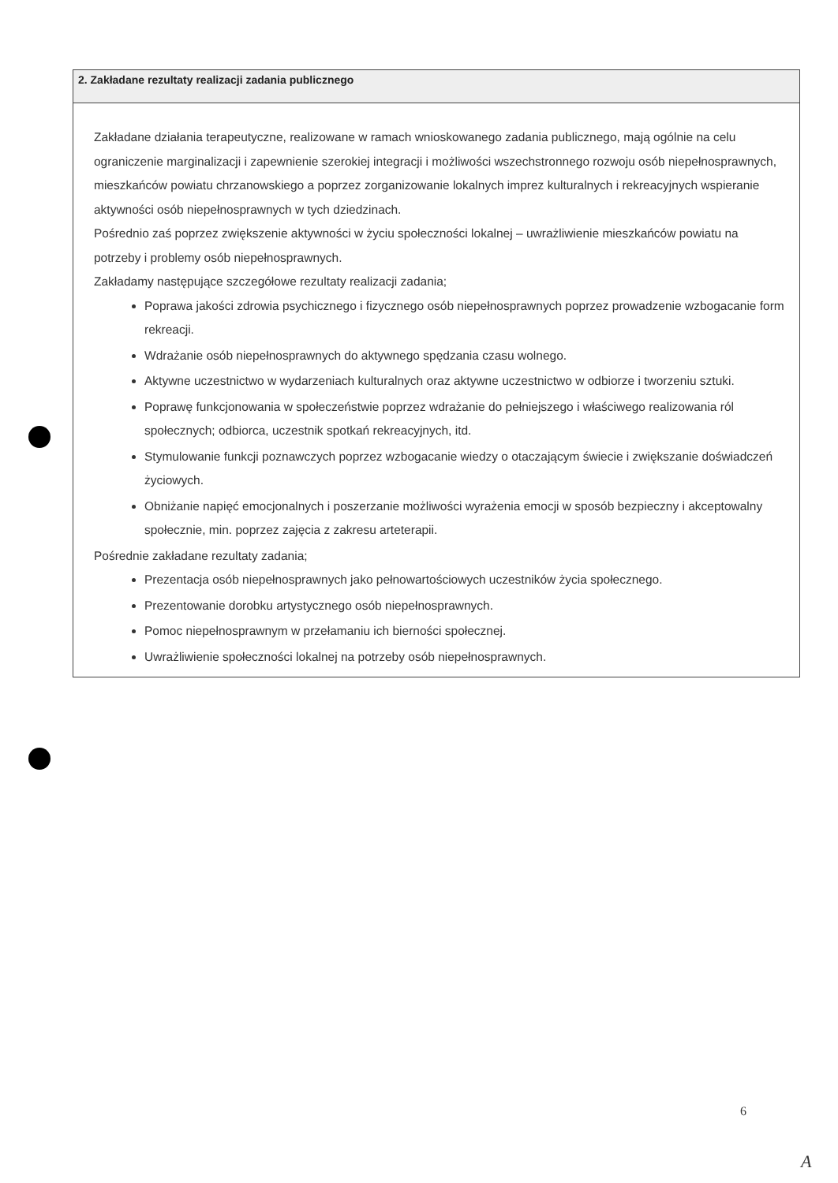2. Zakładane rezultaty realizacji zadania publicznego
Zakładane działania terapeutyczne, realizowane w ramach wnioskowanego zadania publicznego, mają ogólnie na celu ograniczenie marginalizacji i zapewnienie szerokiej integracji i możliwości wszechstronnego rozwoju osób niepełnosprawnych, mieszkańców powiatu chrzanowskiego a poprzez zorganizowanie lokalnych imprez kulturalnych i rekreacyjnych wspieranie aktywności osób niepełnosprawnych w tych dziedzinach.
Pośrednio zaś poprzez zwiększenie aktywności w życiu społeczności lokalnej – uwrażliwienie mieszkańców powiatu na potrzeby i problemy osób niepełnosprawnych.
Zakładamy następujące szczegółowe rezultaty realizacji zadania;
Poprawa jakości zdrowia psychicznego i fizycznego osób niepełnosprawnych poprzez prowadzenie wzbogacanie form rekreacji.
Wdrażanie osób niepełnosprawnych do aktywnego spędzania czasu wolnego.
Aktywne uczestnictwo w wydarzeniach kulturalnych oraz aktywne uczestnictwo w odbiorze i tworzeniu sztuki.
Poprawę funkcjonowania w społeczeństwie poprzez wdrażanie do pełniejszego i właściwego realizowania ról społecznych; odbiorca, uczestnik spotkań rekreacyjnych, itd.
Stymulowanie funkcji poznawczych poprzez wzbogacanie wiedzy o otaczającym świecie i zwiększanie doświadczeń życiowych.
Obniżanie napięć emocjonalnych i poszerzanie możliwości wyrażenia emocji w sposób bezpieczny i akceptowalny społecznie, min. poprzez zajęcia z zakresu arteterapii.
Pośrednie zakładane rezultaty zadania;
Prezentacja osób niepełnosprawnych jako pełnowartościowych uczestników życia społecznego.
Prezentowanie dorobku artystycznego osób niepełnosprawnych.
Pomoc niepełnosprawnym w przełamaniu ich bierności społecznej.
Uwrażliwienie społeczności lokalnej na potrzeby osób niepełnosprawnych.
6
A